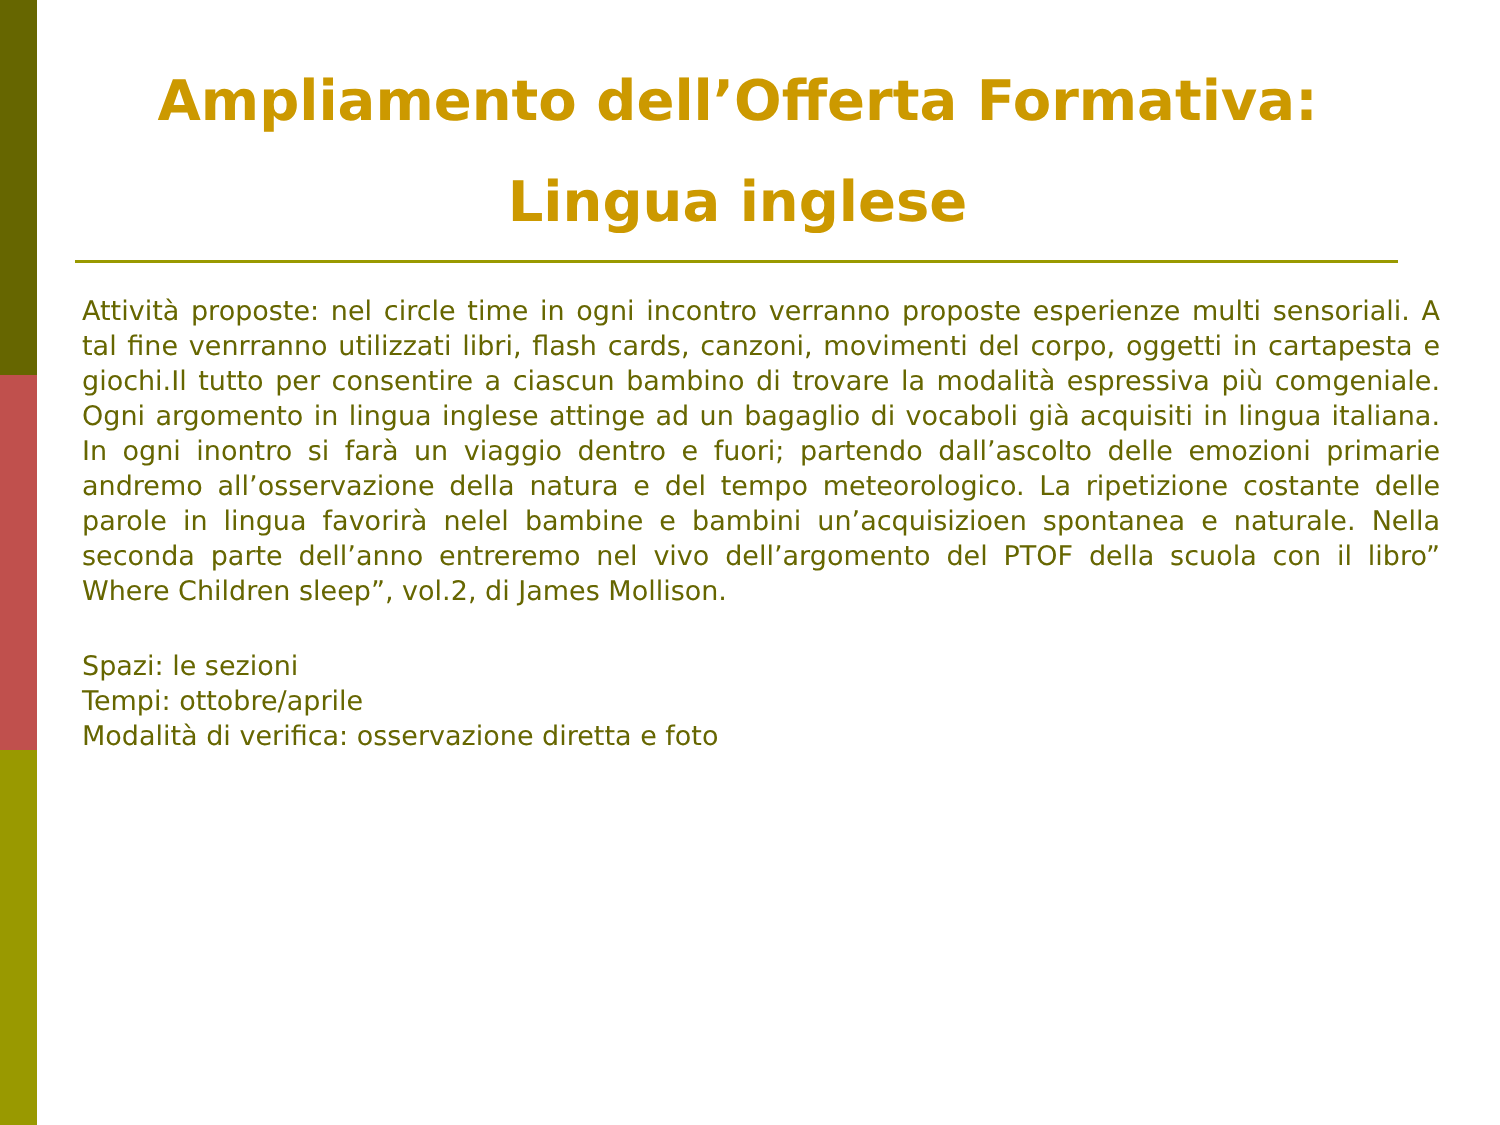Ampliamento dell’Offerta Formativa:
Lingua inglese
Attività proposte: nel circle time in ogni incontro verranno proposte esperienze multi sensoriali. A tal fine venrranno utilizzati libri, flash cards, canzoni, movimenti del corpo, oggetti in cartapesta e giochi.Il tutto per consentire a ciascun bambino di trovare la modalità espressiva più comgeniale. Ogni argomento in lingua inglese attinge ad un bagaglio di vocaboli già acquisiti in lingua italiana. In ogni inontro si farà un viaggio dentro e fuori; partendo dall’ascolto delle emozioni primarie andremo all’osservazione della natura e del tempo meteorologico. La ripetizione costante delle parole in lingua favorirà nelel bambine e bambini un’acquisizioen spontanea e naturale. Nella seconda parte dell’anno entreremo nel vivo dell’argomento del PTOF della scuola con il libro” Where Children sleep”, vol.2, di James Mollison.
Spazi: le sezioni
Tempi: ottobre/aprile
Modalità di verifica: osservazione diretta e foto